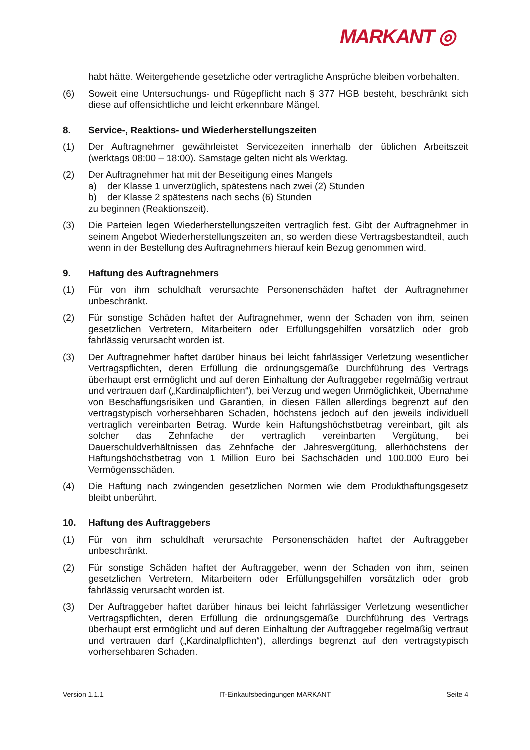MARKANT ◎
habt hätte. Weitergehende gesetzliche oder vertragliche Ansprüche bleiben vorbehalten.
(6) Soweit eine Untersuchungs- und Rügepflicht nach § 377 HGB besteht, beschränkt sich diese auf offensichtliche und leicht erkennbare Mängel.
8. Service-, Reaktions- und Wiederherstellungszeiten
(1) Der Auftragnehmer gewährleistet Servicezeiten innerhalb der üblichen Arbeitszeit (werktags 08:00 – 18:00). Samstage gelten nicht als Werktag.
(2) Der Auftragnehmer hat mit der Beseitigung eines Mangels
a) der Klasse 1 unverzüglich, spätestens nach zwei (2) Stunden
b) der Klasse 2 spätestens nach sechs (6) Stunden
zu beginnen (Reaktionszeit).
(3) Die Parteien legen Wiederherstellungszeiten vertraglich fest. Gibt der Auftragnehmer in seinem Angebot Wiederherstellungszeiten an, so werden diese Vertragsbestandteil, auch wenn in der Bestellung des Auftragnehmers hierauf kein Bezug genommen wird.
9. Haftung des Auftragnehmers
(1) Für von ihm schuldhaft verursachte Personenschäden haftet der Auftragnehmer unbeschränkt.
(2) Für sonstige Schäden haftet der Auftragnehmer, wenn der Schaden von ihm, seinen gesetzlichen Vertretern, Mitarbeitern oder Erfüllungsgehilfen vorsätzlich oder grob fahrlässig verursacht worden ist.
(3) Der Auftragnehmer haftet darüber hinaus bei leicht fahrlässiger Verletzung wesentlicher Vertragspflichten, deren Erfüllung die ordnungsgemäße Durchführung des Vertrags überhaupt erst ermöglicht und auf deren Einhaltung der Auftraggeber regelmäßig vertraut und vertrauen darf („Kardinalpflichten“), bei Verzug und wegen Unmöglichkeit, Übernahme von Beschaffungsrisiken und Garantien, in diesen Fällen allerdings begrenzt auf den vertragstypisch vorhersehbaren Schaden, höchstens jedoch auf den jeweils individuell vertraglich vereinbarten Betrag. Wurde kein Haftungshöchstbetrag vereinbart, gilt als solcher das Zehnfache der vertraglich vereinbarten Vergütung, bei Dauerschuldverhältnissen das Zehnfache der Jahresvergütung, allerhöchstens der Haftungshöchstbetrag von 1 Million Euro bei Sachschäden und 100.000 Euro bei Vermögensschäden.
(4) Die Haftung nach zwingenden gesetzlichen Normen wie dem Produkthaftungsgesetz bleibt unberührt.
10. Haftung des Auftraggebers
(1) Für von ihm schuldhaft verursachte Personenschäden haftet der Auftraggeber unbeschränkt.
(2) Für sonstige Schäden haftet der Auftraggeber, wenn der Schaden von ihm, seinen gesetzlichen Vertretern, Mitarbeitern oder Erfüllungsgehilfen vorsätzlich oder grob fahrlässig verursacht worden ist.
(3) Der Auftraggeber haftet darüber hinaus bei leicht fahrlässiger Verletzung wesentlicher Vertragspflichten, deren Erfüllung die ordnungsgemäße Durchführung des Vertrags überhaupt erst ermöglicht und auf deren Einhaltung der Auftraggeber regelmäßig vertraut und vertrauen darf („Kardinalpflichten“), allerdings begrenzt auf den vertragstypisch vorhersehbaren Schaden.
Version 1.1.1 IT-Einkaufsbedingungen MARKANT Seite 4